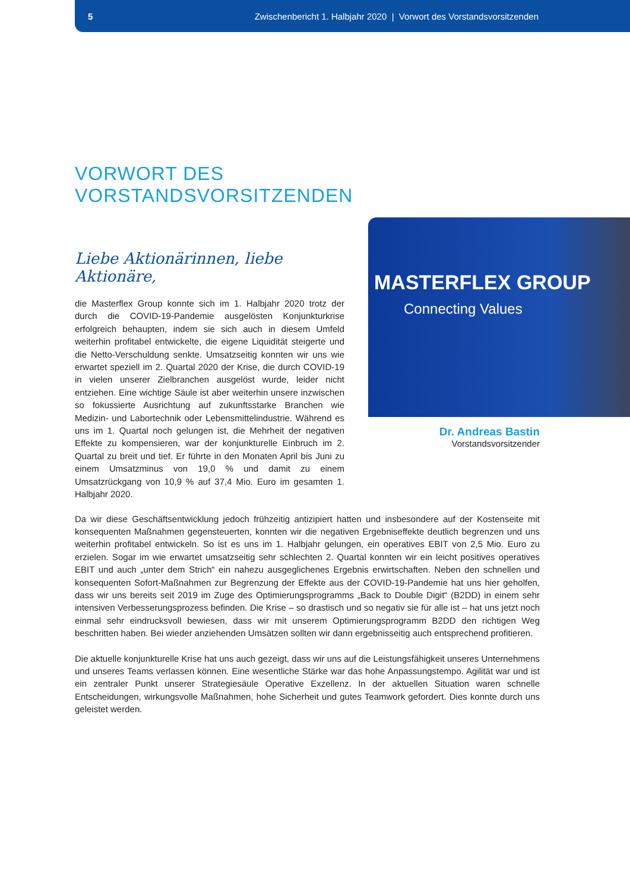5 Zwischenbericht 1. Halbjahr 2020 | Vorwort des Vorstandsvorsitzenden
VORWORT DES
VORSTANDSVORSITZENDEN
MASTERFLEX GROUP
Connecting Values
Dr. Andreas Bastin
Vorstandsvorsitzender
Liebe Aktionärinnen, liebe Aktionäre,
die Masterflex Group konnte sich im 1. Halbjahr 2020 trotz der durch die COVID-19-Pandemie ausgelösten Konjunkturkrise erfolgreich behaupten, indem sie sich auch in diesem Umfeld weiterhin profitabel entwickelte, die eigene Liquidität steigerte und die Netto-Verschuldung senkte. Umsatzseitig konnten wir uns wie erwartet speziell im 2. Quartal 2020 der Krise, die durch COVID-19 in vielen unserer Zielbranchen ausgelöst wurde, leider nicht entziehen. Eine wichtige Säule ist aber weiterhin unsere inzwischen so fokussierte Ausrichtung auf zukunftsstarke Branchen wie Medizin- und Labortechnik oder Lebensmittelindustrie. Während es uns im 1. Quartal noch gelungen ist, die Mehrheit der negativen Effekte zu kompensieren, war der konjunkturelle Einbruch im 2. Quartal zu breit und tief. Er führte in den Monaten April bis Juni zu einem Umsatzminus von 19,0 % und damit zu einem Umsatzrückgang von 10,9 % auf 37,4 Mio. Euro im gesamten 1. Halbjahr 2020.
Da wir diese Geschäftsentwicklung jedoch frühzeitig antizipiert hatten und insbesondere auf der Kostenseite mit konsequenten Maßnahmen gegensteuerten, konnten wir die negativen Ergebniseffekte deutlich begrenzen und uns weiterhin profitabel entwickeln. So ist es uns im 1. Halbjahr gelungen, ein operatives EBIT von 2,5 Mio. Euro zu erzielen. Sogar im wie erwartet umsatzseitig sehr schlechten 2. Quartal konnten wir ein leicht positives operatives EBIT und auch „unter dem Strich“ ein nahezu ausgeglichenes Ergebnis erwirtschaften. Neben den schnellen und konsequenten Sofort-Maßnahmen zur Begrenzung der Effekte aus der COVID-19-Pandemie hat uns hier geholfen, dass wir uns bereits seit 2019 im Zuge des Optimierungsprogramms „Back to Double Digit“ (B2DD) in einem sehr intensiven Verbesserungsprozess befinden. Die Krise – so drastisch und so negativ sie für alle ist – hat uns jetzt noch einmal sehr eindrucksvoll bewiesen, dass wir mit unserem Optimierungsprogramm B2DD den richtigen Weg beschritten haben. Bei wieder anziehenden Umsätzen sollten wir dann ergebnisseitig auch entsprechend profitieren.
Die aktuelle konjunkturelle Krise hat uns auch gezeigt, dass wir uns auf die Leistungsfähigkeit unseres Unternehmens und unseres Teams verlassen können. Eine wesentliche Stärke war das hohe Anpassungstempo. Agilität war und ist ein zentraler Punkt unserer Strategiesäule Operative Exzellenz. In der aktuellen Situation waren schnelle Entscheidungen, wirkungsvolle Maßnahmen, hohe Sicherheit und gutes Teamwork gefordert. Dies konnte durch uns geleistet werden.